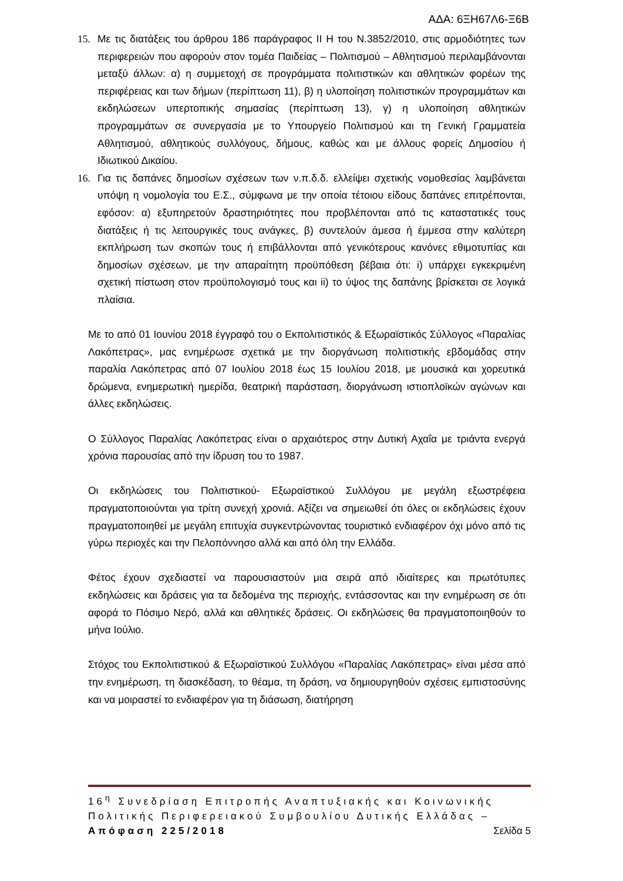ΑΔΑ: 6ΞΗ67Λ6-Ξ6Β
15. Με τις διατάξεις του άρθρου 186 παράγραφος ΙΙ Η του Ν.3852/2010, στις αρμοδιότητες των περιφερειών που αφορούν στον τομέα Παιδείας – Πολιτισμού – Αθλητισμού περιλαμβάνονται μεταξύ άλλων: α) η συμμετοχή σε προγράμματα πολιτιστικών και αθλητικών φορέων της περιφέρειας και των δήμων (περίπτωση 11), β) η υλοποίηση πολιτιστικών προγραμμάτων και εκδηλώσεων υπερτοπικής σημασίας (περίπτωση 13), γ) η υλοποίηση αθλητικών προγραμμάτων σε συνεργασία με το Υπουργείο Πολιτισμού και τη Γενική Γραμματεία Αθλητισμού, αθλητικούς συλλόγους, δήμους, καθώς και με άλλους φορείς Δημοσίου ή Ιδιωτικού Δικαίου.
16. Για τις δαπάνες δημοσίων σχέσεων των ν.π.δ.δ. ελλείψει σχετικής νομοθεσίας λαμβάνεται υπόψη η νομολογία του Ε.Σ., σύμφωνα με την οποία τέτοιου είδους δαπάνες επιτρέπονται, εφόσον: α) εξυπηρετούν δραστηριότητες που προβλέπονται από τις καταστατικές τους διατάξεις ή τις λειτουργικές τους ανάγκες, β) συντελούν άμεσα ή έμμεσα στην καλύτερη εκπλήρωση των σκοπών τους ή επιβάλλονται από γενικότερους κανόνες εθιμοτυπίας και δημοσίων σχέσεων, με την απαραίτητη προϋπόθεση βέβαια ότι: i) υπάρχει εγκεκριμένη σχετική πίστωση στον προϋπολογισμό τους και ii) το ύψος της δαπάνης βρίσκεται σε λογικά πλαίσια.
Με το από 01 Ιουνίου 2018 έγγραφό του ο Εκπολιτιστικός & Εξωραϊστικός Σύλλογος «Παραλίας Λακόπετρας», μας ενημέρωσε σχετικά με την διοργάνωση πολιτιστικής εβδομάδας στην παραλία Λακόπετρας από 07 Ιουλίου 2018 έως 15 Ιουλίου 2018, με μουσικά και χορευτικά δρώμενα, ενημερωτική ημερίδα, θεατρική παράσταση, διοργάνωση ιστιοπλοϊκών αγώνων και άλλες εκδηλώσεις.
Ο Σύλλογος Παραλίας Λακόπετρας είναι ο αρχαιότερος στην Δυτική Αχαΐα με τριάντα ενεργά χρόνια παρουσίας από την ίδρυση του το 1987.
Οι εκδηλώσεις του Πολιτιστικού- Εξωραϊστικού Συλλόγου με μεγάλη εξωστρέφεια πραγματοποιούνται για τρίτη συνεχή χρονιά. Αξίζει να σημειωθεί ότι όλες οι εκδηλώσεις έχουν πραγματοποιηθεί με μεγάλη επιτυχία συγκεντρώνοντας τουριστικό ενδιαφέρον όχι μόνο από τις γύρω περιοχές και την Πελοπόννησο αλλά και από όλη την Ελλάδα.
Φέτος έχουν σχεδιαστεί να παρουσιαστούν μια σειρά από ιδιαίτερες και πρωτότυπες εκδηλώσεις και δράσεις για τα δεδομένα της περιοχής, εντάσσοντας και την ενημέρωση σε ότι αφορά το Πόσιμο Νερό, αλλά και αθλητικές δράσεις. Οι εκδηλώσεις θα πραγματοποιηθούν το μήνα Ιούλιο.
Στόχος του Εκπολιτιστικού & Εξωραϊστικού Συλλόγου «Παραλίας Λακόπετρας» είναι μέσα από την ενημέρωση, τη διασκέδαση, το θέαμα, τη δράση, να δημιουργηθούν σχέσεις εμπιστοσύνης και να μοιραστεί το ενδιαφέρον για τη διάσωση, διατήρηση
16<sup>η</sup> Συνεδρίαση Επιτροπής Αναπτυξιακής και Κοινωνικής Πολιτικής Περιφερειακού Συμβουλίου Δυτικής Ελλάδας – Απόφαση 225/2018 Σελίδα 5